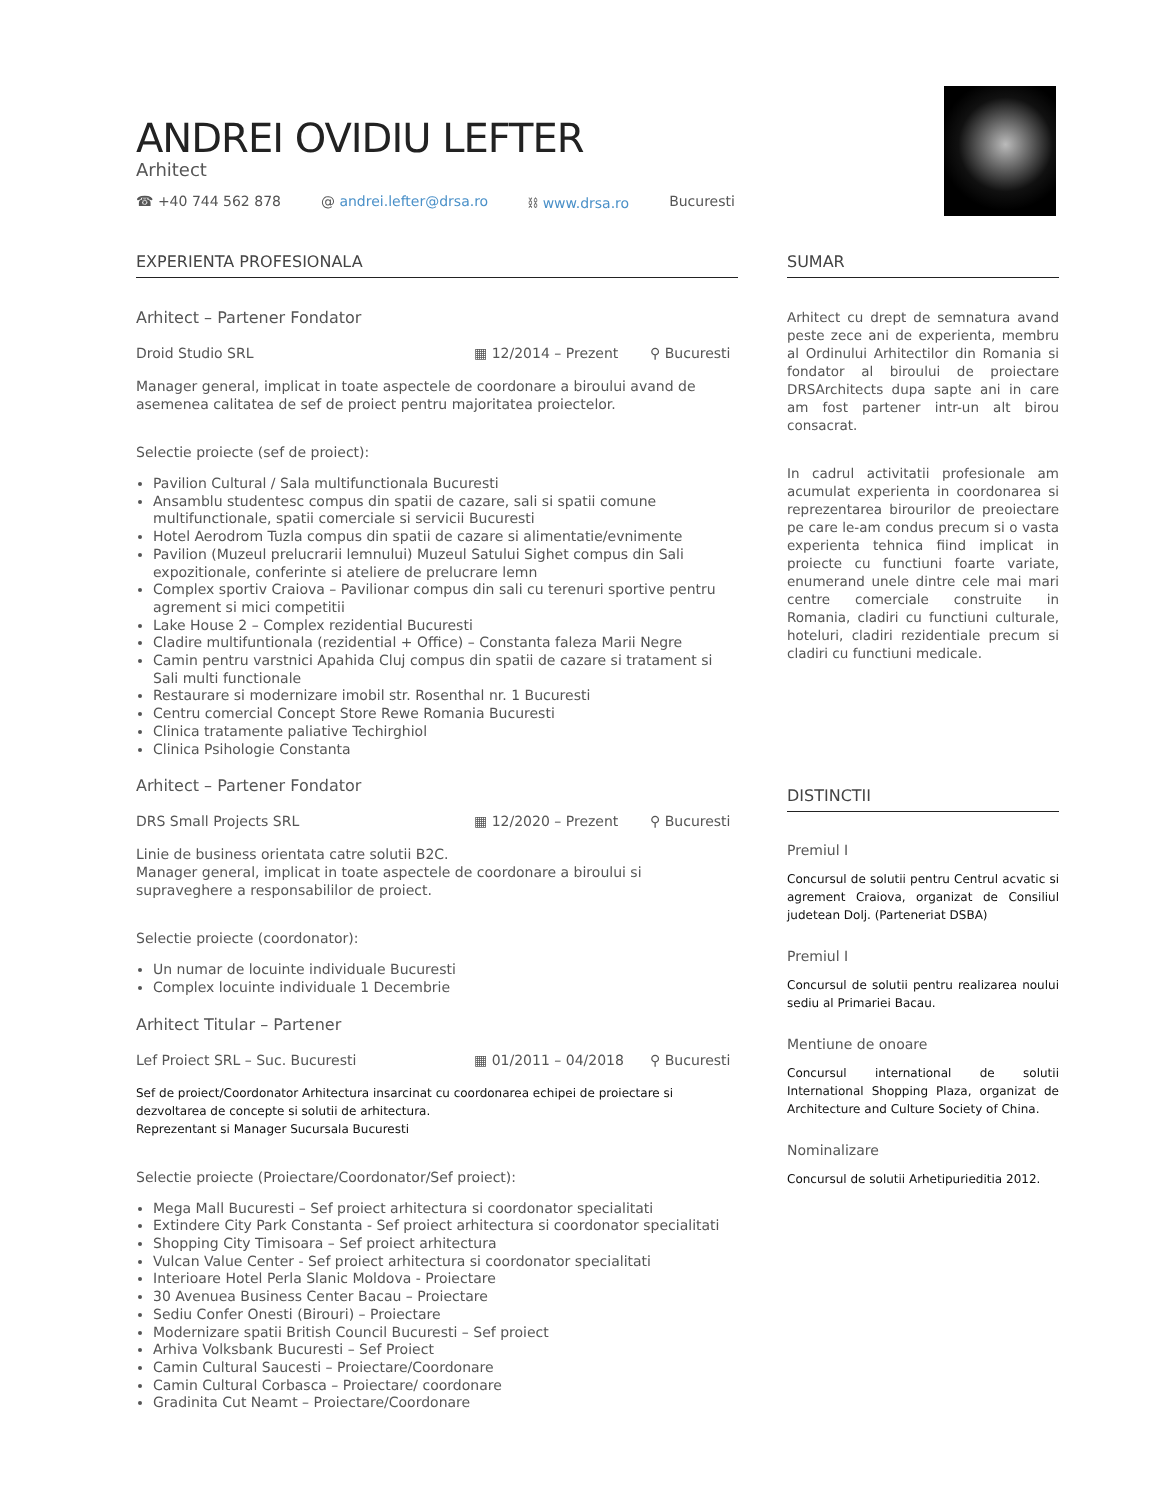ANDREI OVIDIU LEFTER
Arhitect
☎ +40 744 562 878 @ andrei.lefter@drsa.ro ⛓ www.drsa.ro Bucuresti
EXPERIENTA PROFESIONALA
Arhitect – Partener Fondator
Droid Studio SRL ▦ 12/2014 – Prezent ⚲ Bucuresti
Manager general, implicat in toate aspectele de coordonare a biroului avand de asemenea calitatea de sef de proiect pentru majoritatea proiectelor.
Selectie proiecte (sef de proiect):
Pavilion Cultural / Sala multifunctionala Bucuresti
Ansamblu studentesc compus din spatii de cazare, sali si spatii comune multifunctionale, spatii comerciale si servicii Bucuresti
Hotel Aerodrom Tuzla compus din spatii de cazare si alimentatie/evnimente
Pavilion (Muzeul prelucrarii lemnului) Muzeul Satului Sighet compus din Sali expozitionale, conferinte si ateliere de prelucrare lemn
Complex sportiv Craiova – Pavilionar compus din sali cu terenuri sportive pentru agrement si mici competitii
Lake House 2 – Complex rezidential Bucuresti
Cladire multifuntionala (rezidential + Office) – Constanta faleza Marii Negre
Camin pentru varstnici Apahida Cluj compus din spatii de cazare si tratament si Sali multi functionale
Restaurare si modernizare imobil str. Rosenthal nr. 1 Bucuresti
Centru comercial Concept Store Rewe Romania Bucuresti
Clinica tratamente paliative Techirghiol
Clinica Psihologie Constanta
Arhitect – Partener Fondator
DRS Small Projects SRL ▦ 12/2020 – Prezent ⚲ Bucuresti
Linie de business orientata catre solutii B2C.
Manager general, implicat in toate aspectele de coordonare a biroului si supraveghere a responsabililor de proiect.
Selectie proiecte (coordonator):
Un numar de locuinte individuale Bucuresti
Complex locuinte individuale 1 Decembrie
Arhitect Titular – Partener
Lef Proiect SRL – Suc. Bucuresti ▦ 01/2011 – 04/2018 ⚲ Bucuresti
Sef de proiect/Coordonator Arhitectura insarcinat cu coordonarea echipei de proiectare si dezvoltarea de concepte si solutii de arhitectura.
Reprezentant si Manager Sucursala Bucuresti
Selectie proiecte (Proiectare/Coordonator/Sef proiect):
Mega Mall Bucuresti – Sef proiect arhitectura si coordonator specialitati
Extindere City Park Constanta - Sef proiect arhitectura si coordonator specialitati
Shopping City Timisoara – Sef proiect arhitectura
Vulcan Value Center - Sef proiect arhitectura si coordonator specialitati
Interioare Hotel Perla Slanic Moldova - Proiectare
30 Avenuea Business Center Bacau – Proiectare
Sediu Confer Onesti (Birouri) – Proiectare
Modernizare spatii British Council Bucuresti – Sef proiect
Arhiva Volksbank Bucuresti – Sef Proiect
Camin Cultural Saucesti – Proiectare/Coordonare
Camin Cultural Corbasca – Proiectare/ coordonare
Gradinita Cut Neamt – Proiectare/Coordonare
SUMAR
Arhitect cu drept de semnatura avand peste zece ani de experienta, membru al Ordinului Arhitectilor din Romania si fondator al biroului de proiectare DRSArchitects dupa sapte ani in care am fost partener intr-un alt birou consacrat.
In cadrul activitatii profesionale am acumulat experienta in coordonarea si reprezentarea birourilor de preoiectare pe care le-am condus precum si o vasta experienta tehnica fiind implicat in proiecte cu functiuni foarte variate, enumerand unele dintre cele mai mari centre comerciale construite in Romania, cladiri cu functiuni culturale, hoteluri, cladiri rezidentiale precum si cladiri cu functiuni medicale.
DISTINCTII
Premiul I
Concursul de solutii pentru Centrul acvatic si agrement Craiova, organizat de Consiliul judetean Dolj. (Parteneriat DSBA)
Premiul I
Concursul de solutii pentru realizarea noului sediu al Primariei Bacau.
Mentiune de onoare
Concursul international de solutii International Shopping Plaza, organizat de Architecture and Culture Society of China.
Nominalizare
Concursul de solutii Arhetipurieditia 2012.